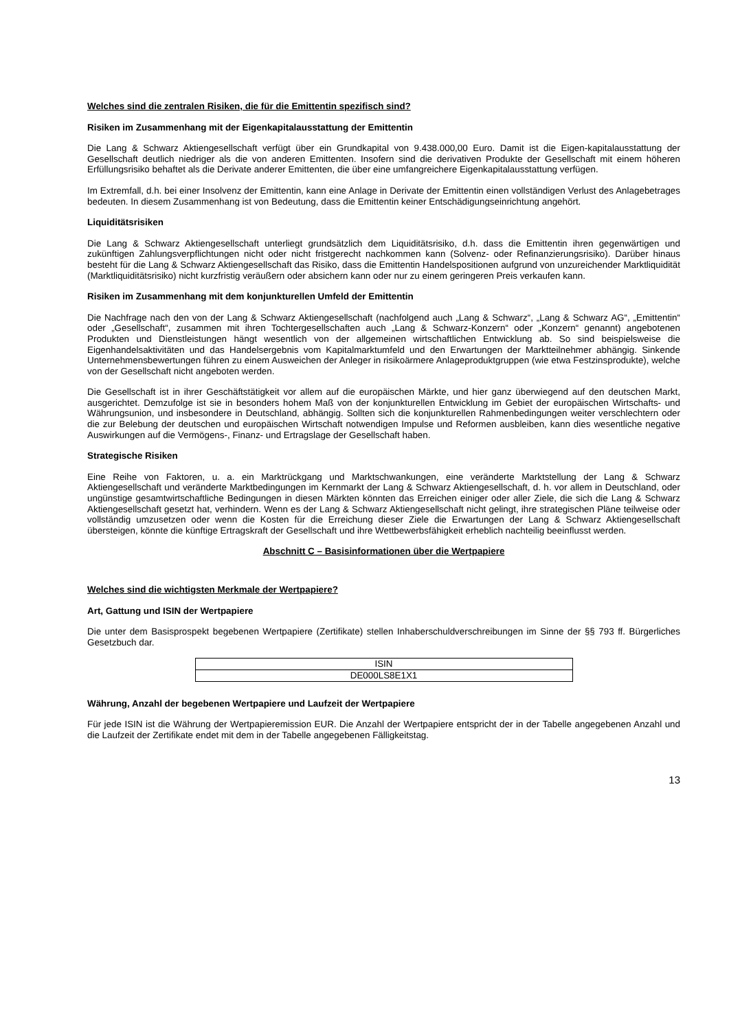Welches sind die zentralen Risiken, die für die Emittentin spezifisch sind?
Risiken im Zusammenhang mit der Eigenkapitalausstattung der Emittentin
Die Lang & Schwarz Aktiengesellschaft verfügt über ein Grundkapital von 9.438.000,00 Euro. Damit ist die Eigen-kapitalausstattung der Gesellschaft deutlich niedriger als die von anderen Emittenten. Insofern sind die derivativen Produkte der Gesellschaft mit einem höheren Erfüllungsrisiko behaftet als die Derivate anderer Emittenten, die über eine umfangreichere Eigenkapitalausstattung verfügen.
Im Extremfall, d.h. bei einer Insolvenz der Emittentin, kann eine Anlage in Derivate der Emittentin einen vollständigen Verlust des Anlagebetrages bedeuten. In diesem Zusammenhang ist von Bedeutung, dass die Emittentin keiner Entschädigungseinrichtung angehört.
Liquiditätsrisiken
Die Lang & Schwarz Aktiengesellschaft unterliegt grundsätzlich dem Liquiditätsrisiko, d.h. dass die Emittentin ihren gegenwärtigen und zukünftigen Zahlungsverpflichtungen nicht oder nicht fristgerecht nachkommen kann (Solvenz- oder Refinanzierungsrisiko). Darüber hinaus besteht für die Lang & Schwarz Aktiengesellschaft das Risiko, dass die Emittentin Handelspositionen aufgrund von unzureichender Marktliquidität (Marktliquiditätsrisiko) nicht kurzfristig veräußern oder absichern kann oder nur zu einem geringeren Preis verkaufen kann.
Risiken im Zusammenhang mit dem konjunkturellen Umfeld der Emittentin
Die Nachfrage nach den von der Lang & Schwarz Aktiengesellschaft (nachfolgend auch „Lang & Schwarz“, „Lang & Schwarz AG“, „Emittentin“ oder „Gesellschaft“, zusammen mit ihren Tochtergesellschaften auch „Lang & Schwarz-Konzern“ oder „Konzern“ genannt) angebotenen Produkten und Dienstleistungen hängt wesentlich von der allgemeinen wirtschaftlichen Entwicklung ab. So sind beispielsweise die Eigenhandelsaktivitäten und das Handelsergebnis vom Kapitalmarktumfeld und den Erwartungen der Marktteilnehmer abhängig. Sinkende Unternehmensbewertungen führen zu einem Ausweichen der Anleger in risikoärmere Anlageproduktgruppen (wie etwa Festzinsprodukte), welche von der Gesellschaft nicht angeboten werden.
Die Gesellschaft ist in ihrer Geschäftstätigkeit vor allem auf die europäischen Märkte, und hier ganz überwiegend auf den deutschen Markt, ausgerichtet. Demzufolge ist sie in besonders hohem Maß von der konjunkturellen Entwicklung im Gebiet der europäischen Wirtschafts- und Währungsunion, und insbesondere in Deutschland, abhängig. Sollten sich die konjunkturellen Rahmenbedingungen weiter verschlechtern oder die zur Belebung der deutschen und europäischen Wirtschaft notwendigen Impulse und Reformen ausbleiben, kann dies wesentliche negative Auswirkungen auf die Vermögens-, Finanz- und Ertragslage der Gesellschaft haben.
Strategische Risiken
Eine Reihe von Faktoren, u. a. ein Marktrückgang und Marktschwankungen, eine veränderte Marktstellung der Lang & Schwarz Aktiengesellschaft und veränderte Marktbedingungen im Kernmarkt der Lang & Schwarz Aktiengesellschaft, d. h. vor allem in Deutschland, oder ungünstige gesamtwirtschaftliche Bedingungen in diesen Märkten könnten das Erreichen einiger oder aller Ziele, die sich die Lang & Schwarz Aktiengesellschaft gesetzt hat, verhindern. Wenn es der Lang & Schwarz Aktiengesellschaft nicht gelingt, ihre strategischen Pläne teilweise oder vollständig umzusetzen oder wenn die Kosten für die Erreichung dieser Ziele die Erwartungen der Lang & Schwarz Aktiengesellschaft übersteigen, könnte die künftige Ertragskraft der Gesellschaft und ihre Wettbewerbsfähigkeit erheblich nachteilig beeinflusst werden.
Abschnitt C – Basisinformationen über die Wertpapiere
Welches sind die wichtigsten Merkmale der Wertpapiere?
Art, Gattung und ISIN der Wertpapiere
Die unter dem Basisprospekt begebenen Wertpapiere (Zertifikate) stellen Inhaberschuldverschreibungen im Sinne der §§ 793 ff. Bürgerliches Gesetzbuch dar.
| ISIN |
| DE000LS8E1X1 |
Währung, Anzahl der begebenen Wertpapiere und Laufzeit der Wertpapiere
Für jede ISIN ist die Währung der Wertpapieremission EUR. Die Anzahl der Wertpapiere entspricht der in der Tabelle angegebenen Anzahl und die Laufzeit der Zertifikate endet mit dem in der Tabelle angegebenen Fälligkeitstag.
13